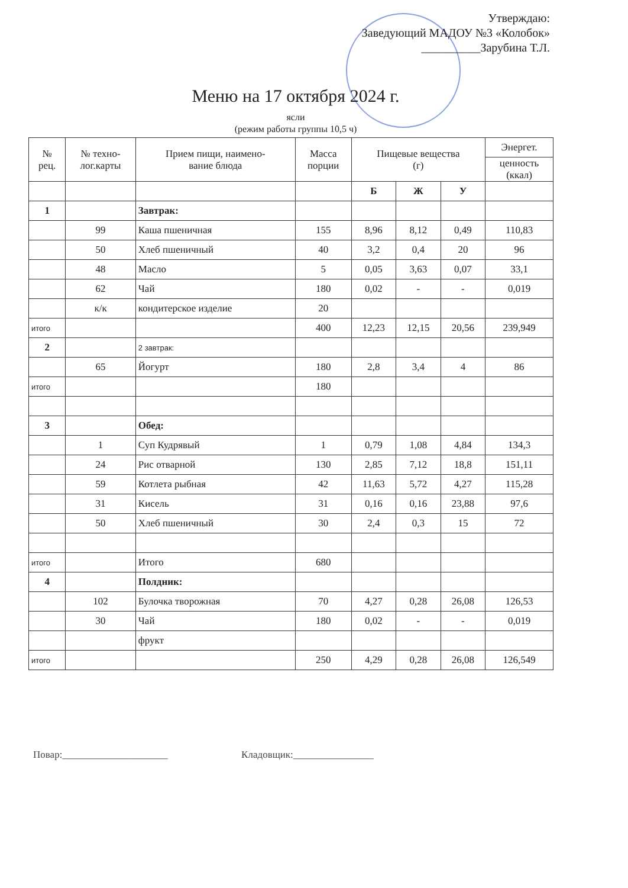Утверждаю:
Заведующий МАДОУ №3 «Колобок»
__________Зарубина Т.Л.
Меню на 17 октября 2024 г.
ясли
(режим работы группы 10,5 ч)
| № рец. | № техно- лог.карты | Прием пищи, наимено- вание блюда | Масса порции | Пищевые вещества (г) | | | Энергет. |
| --- | --- | --- | --- | --- | --- | --- | --- |
| | | | | | | | ценность (ккал) |
| | | | | Б | Ж | У | |
| 1 | | Завтрак: | | | | | |
| | 99 | Каша пшеничная | 155 | 8,96 | 8,12 | 0,49 | 110,83 |
| | 50 | Хлеб пшеничный | 40 | 3,2 | 0,4 | 20 | 96 |
| | 48 | Масло | 5 | 0,05 | 3,63 | 0,07 | 33,1 |
| | 62 | Чай | 180 | 0,02 | - | - | 0,019 |
| | к/к | кондитерское изделие | 20 | | | | |
| итого | | | 400 | 12,23 | 12,15 | 20,56 | 239,949 |
| 2 | | 2 завтрак: | | | | | |
| | 65 | Йогурт | 180 | 2,8 | 3,4 | 4 | 86 |
| итого | | | 180 | | | | |
| 3 | | Обед: | | | | | |
| | 1 | Суп Кудрявый | 1 | 0,79 | 1,08 | 4,84 | 134,3 |
| | 24 | Рис отварной | 130 | 2,85 | 7,12 | 18,8 | 151,11 |
| | 59 | Котлета рыбная | 42 | 11,63 | 5,72 | 4,27 | 115,28 |
| | 31 | Кисель | 31 | 0,16 | 0,16 | 23,88 | 97,6 |
| | 50 | Хлеб пшеничный | 30 | 2,4 | 0,3 | 15 | 72 |
| итого | | Итого | 680 | | | | |
| 4 | | Полдник: | | | | | |
| | 102 | Булочка творожная | 70 | 4,27 | 0,28 | 26,08 | 126,53 |
| | 30 | Чай | 180 | 0,02 | - | - | 0,019 |
| | | фрукт | | | | | |
| итого | | | 250 | 4,29 | 0,28 | 26,08 | 126,549 |
Повар:_____________________ Кладовщик:________________